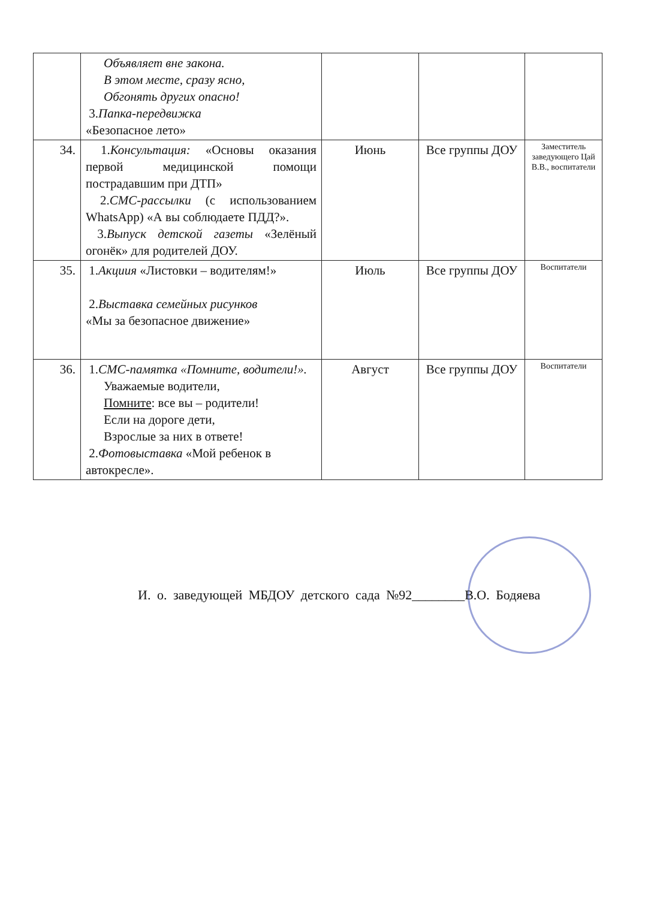| | Объявляет вне закона. В этом месте, сразу ясно, Обгонять других опасно! 3. Папка-передвижка «Безопасное лето» | | | |
| 34. | 1. Консультация: «Основы оказания первой медицинской помощи пострадавшим при ДТП» 2. СМС-рассылки (с использованием WhatsApp) «А вы соблюдаете ПДД?». 3. Выпуск детской газеты «Зелёный огонёк» для родителей ДОУ. | Июнь | Все группы ДОУ | Заместитель заведующего Цай В.В., воспитатели |
| 35. | 1. Акциия «Листовки – водителям!» 2. Выставка семейных рисунков «Мы за безопасное движение» | Июль | Все группы ДОУ | Воспитатели |
| 36. | 1. СМС-памятка «Помните, водители!». Уважаемые водители, Помните : все вы – родители! Если на дороге дети, Взрослые за них в ответе! 2. Фотовыставка «Мой ребенок в автокресле». | Август | Все группы ДОУ | Воспитатели |
И. о. заведующей МБДОУ детского сада №92________В.О. Бодяева